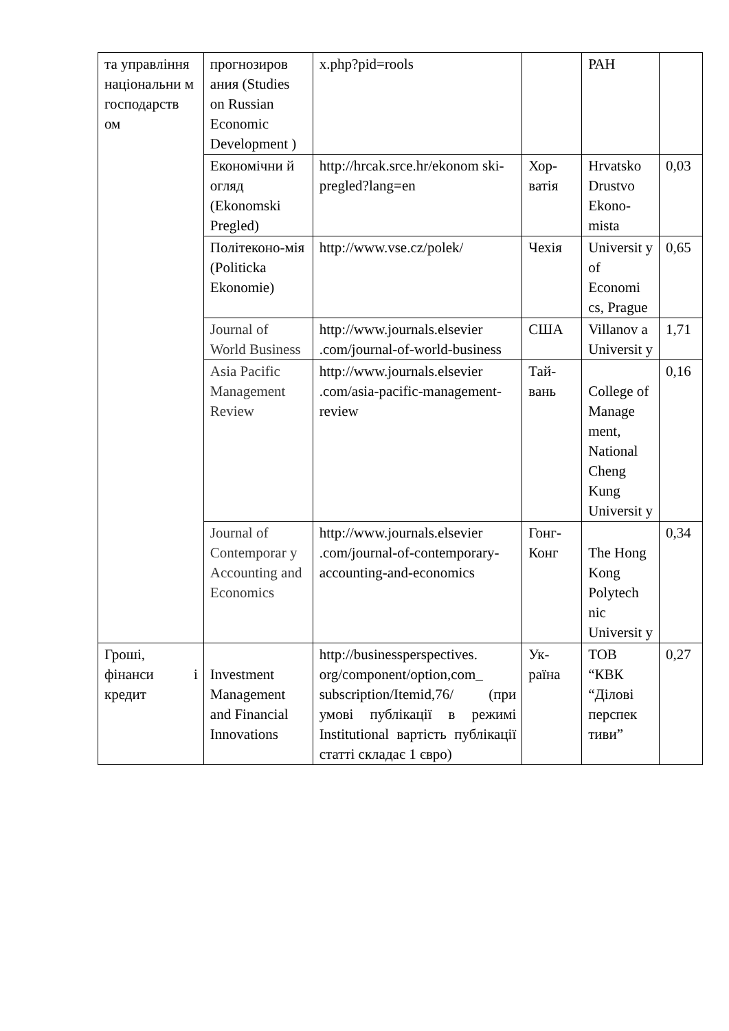| та управління національни м господарств ом | прогнозиров ания (Studies on Russian Economic Development ) | x.php?pid=rools | | РАН | |
| | Економічни й огляд (Ekonomski Pregled) | http://hrcak.srce.hr/ekonom ski-pregled?lang=en | Хор-ватія | Hrvatsko Drustvo Ekono-mista | 0,03 |
| | Політеконо-мія (Politicka Ekonomie) | http://www.vse.cz/polek/ | Чехія | Universit y of Economi cs, Prague | 0,65 |
| | Journal of World Business | http://www.journals.elsevier .com/journal-of-world-business | США | Villanov a Universit y | 1,71 |
| | Asia Pacific Management Review | http://www.journals.elsevier .com/asia-pacific-management-review | Тай-вань | College of Manage ment, National Cheng Kung Universit y | 0,16 |
| | Journal of Contemporar y Accounting and Economics | http://www.journals.elsevier .com/journal-of-contemporary-accounting-and-economics | Гонг-Конг | The Hong Kong Polytech nic Universit y | 0,34 |
| Гроші, фінанси і кредит | Investment Management and Financial Innovations | http://businessperspectives. org/component/option,com_ subscription/Itemid,76/ (при умові публікації в режимі Institutional вартість публікації статті складає 1 євро) | Ук-раїна | ТОВ “КВК “Ділові перспек тиви” | 0,27 |